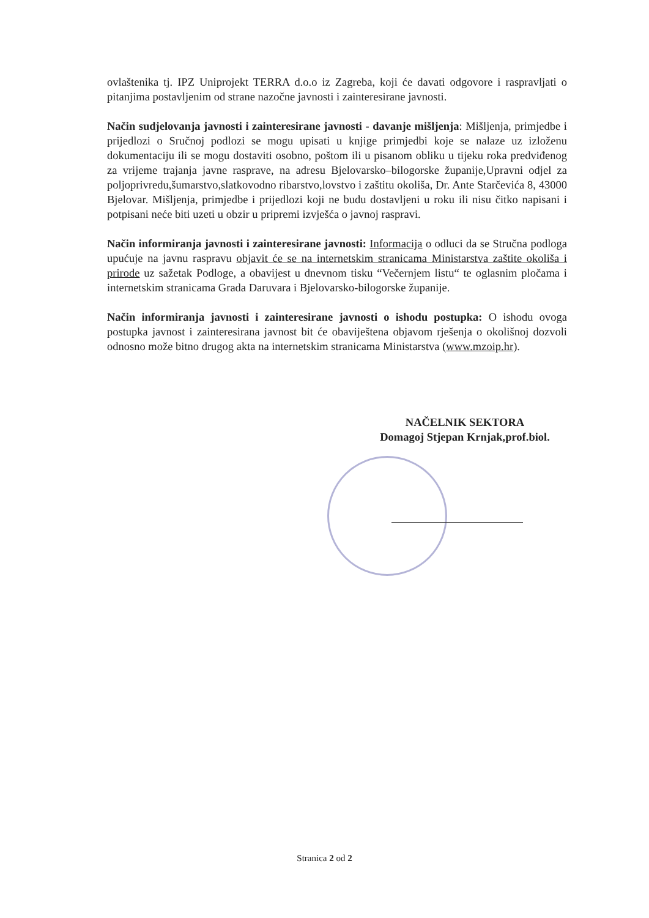ovlaštenika tj. IPZ Uniprojekt TERRA d.o.o iz Zagreba, koji će davati odgovore i raspravljati o pitanjima postavljenim od strane nazočne javnosti i zainteresirane javnosti.
Način sudjelovanja javnosti i zainteresirane javnosti - davanje mišljenja: Mišljenja, primjedbe i prijedlozi o Sručnoj podlozi se mogu upisati u knjige primjedbi koje se nalaze uz izloženu dokumentaciju ili se mogu dostaviti osobno, poštom ili u pisanom obliku u tijeku roka predviđenog za vrijeme trajanja javne rasprave, na adresu Bjelovarsko–bilogorske županije,Upravni odjel za poljoprivredu,šumarstvo,slatkovodno ribarstvo,lovstvo i zaštitu okoliša, Dr. Ante Starčevića 8, 43000 Bjelovar. Mišljenja, primjedbe i prijedlozi koji ne budu dostavljeni u roku ili nisu čitko napisani i potpisani neće biti uzeti u obzir u pripremi izvješća o javnoj raspravi.
Način informiranja javnosti i zainteresirane javnosti: Informacija o odluci da se Stručna podloga upućuje na javnu raspravu objavit će se na internetskim stranicama Ministarstva zaštite okoliša i prirode uz sažetak Podloge, a obavijest u dnevnom tisku “Večernjem listu“ te oglasnim pločama i internetskim stranicama Grada Daruvara i Bjelovarsko-bilogorske županije.
Način informiranja javnosti i zainteresirane javnosti o ishodu postupka: O ishodu ovoga postupka javnost i zainteresirana javnost bit će obaviještena objavom rješenja o okolišnoj dozvoli odnosno može bitno drugog akta na internetskim stranicama Ministarstva (www.mzoip.hr).
NAČELNIK SEKTORA
Domagoj Stjepan Krnjak,prof.biol.
Stranica 2 od 2